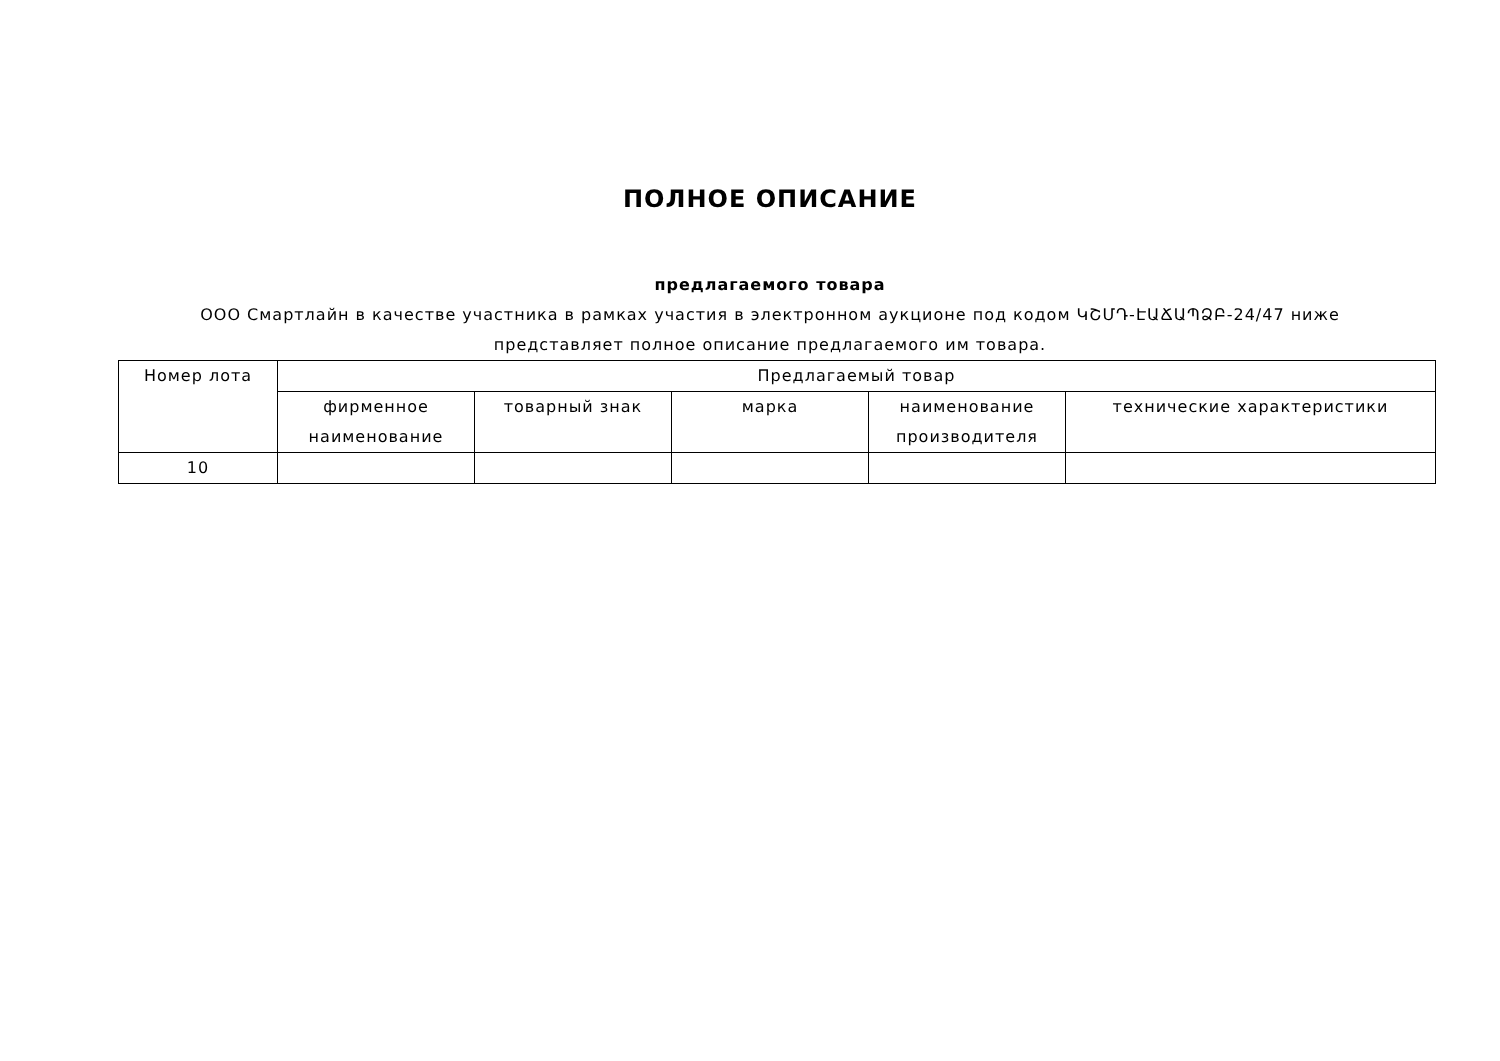ПОЛНОЕ ОПИСАНИЕ
предлагаемого товара
ООО Смартлайн в качестве участника в рамках участия в электронном аукционе под кодом ԿՇՄԴ-ԷԱՃԱՊՁԲ-24/47 ниже
представляет полное описание предлагаемого им товара.
| Номер лота | Предлагаемый товар | | | | |
| --- | --- | --- | --- | --- | --- |
| | фирменное наименование | товарный знак | марка | наименование производителя | технические характеристики |
| 10 | | | | | |